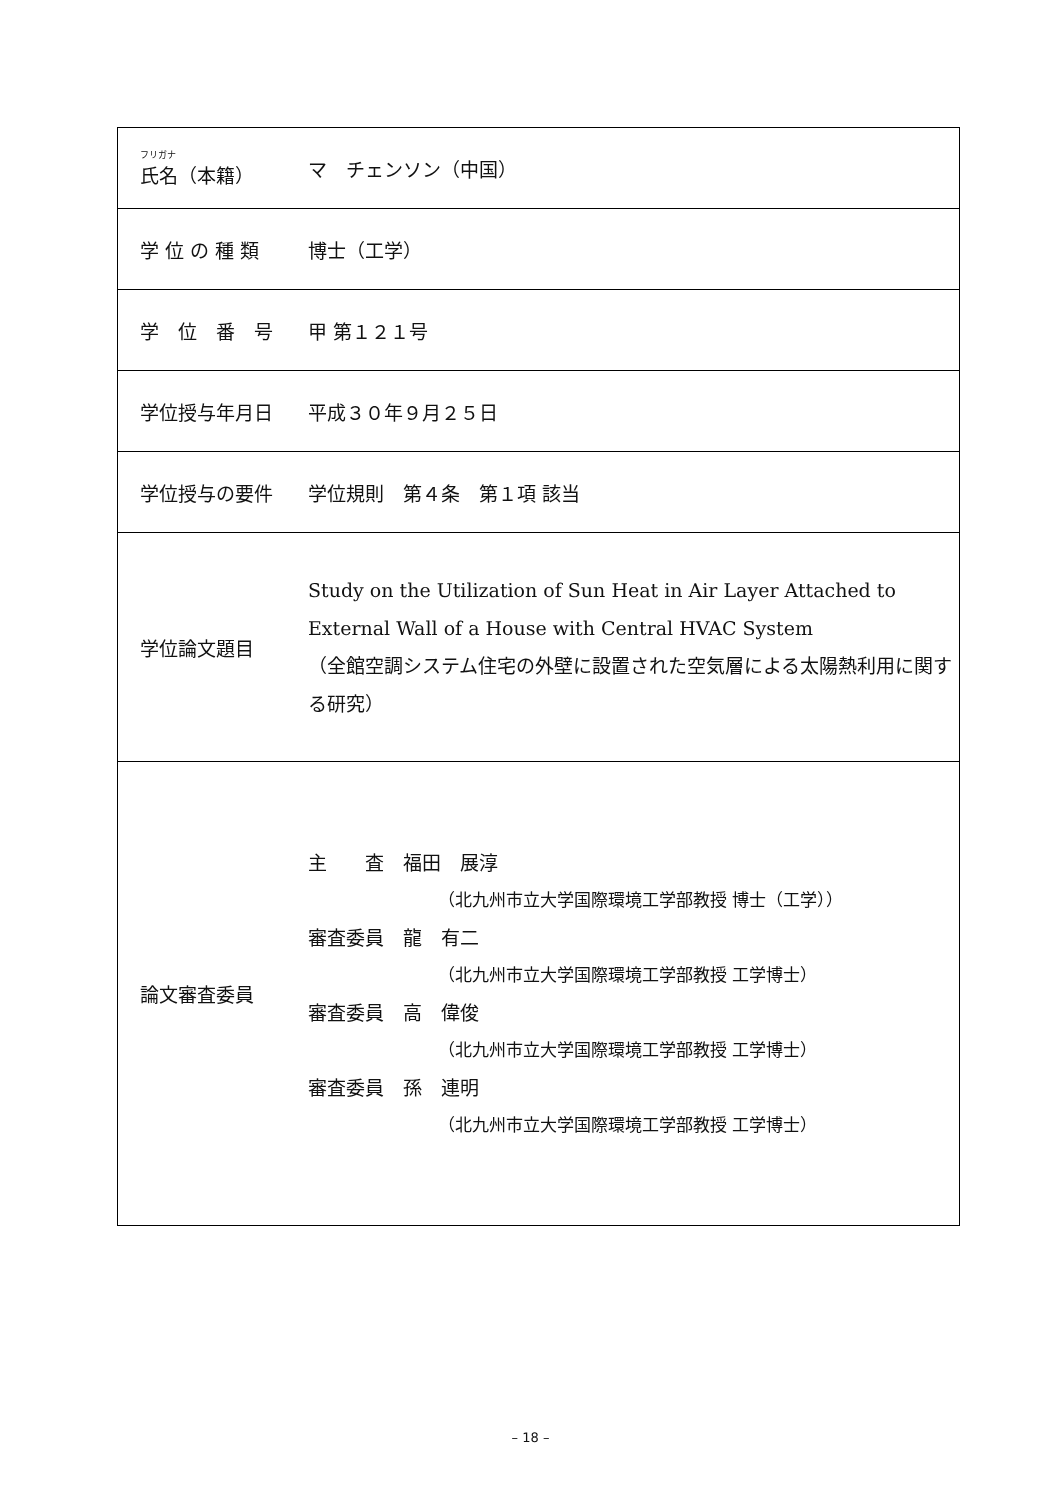| フリガナ 氏名（本籍） | マ チェンソン（中国） |
| 学 位 の 種 類 | 博士（工学） |
| 学 位 番 号 | 甲 第１２１号 |
| 学位授与年月日 | 平成３０年９月２５日 |
| 学位授与の要件 | 学位規則 第４条 第１項 該当 |
| 学位論文題目 | Study on the Utilization of Sun Heat in Air Layer Attached to External Wall of a House with Central HVAC System （全館空調システム住宅の外壁に設置された空気層による太陽熱利用に関する研究） |
| 論文審査委員 | 主 査 福田 展淳 （北九州市立大学国際環境工学部教授 博士（工学）） 審査委員 龍 有二 （北九州市立大学国際環境工学部教授 工学博士） 審査委員 高 偉俊 （北九州市立大学国際環境工学部教授 工学博士） 審査委員 孫 連明 （北九州市立大学国際環境工学部教授 工学博士） |
– 18 –